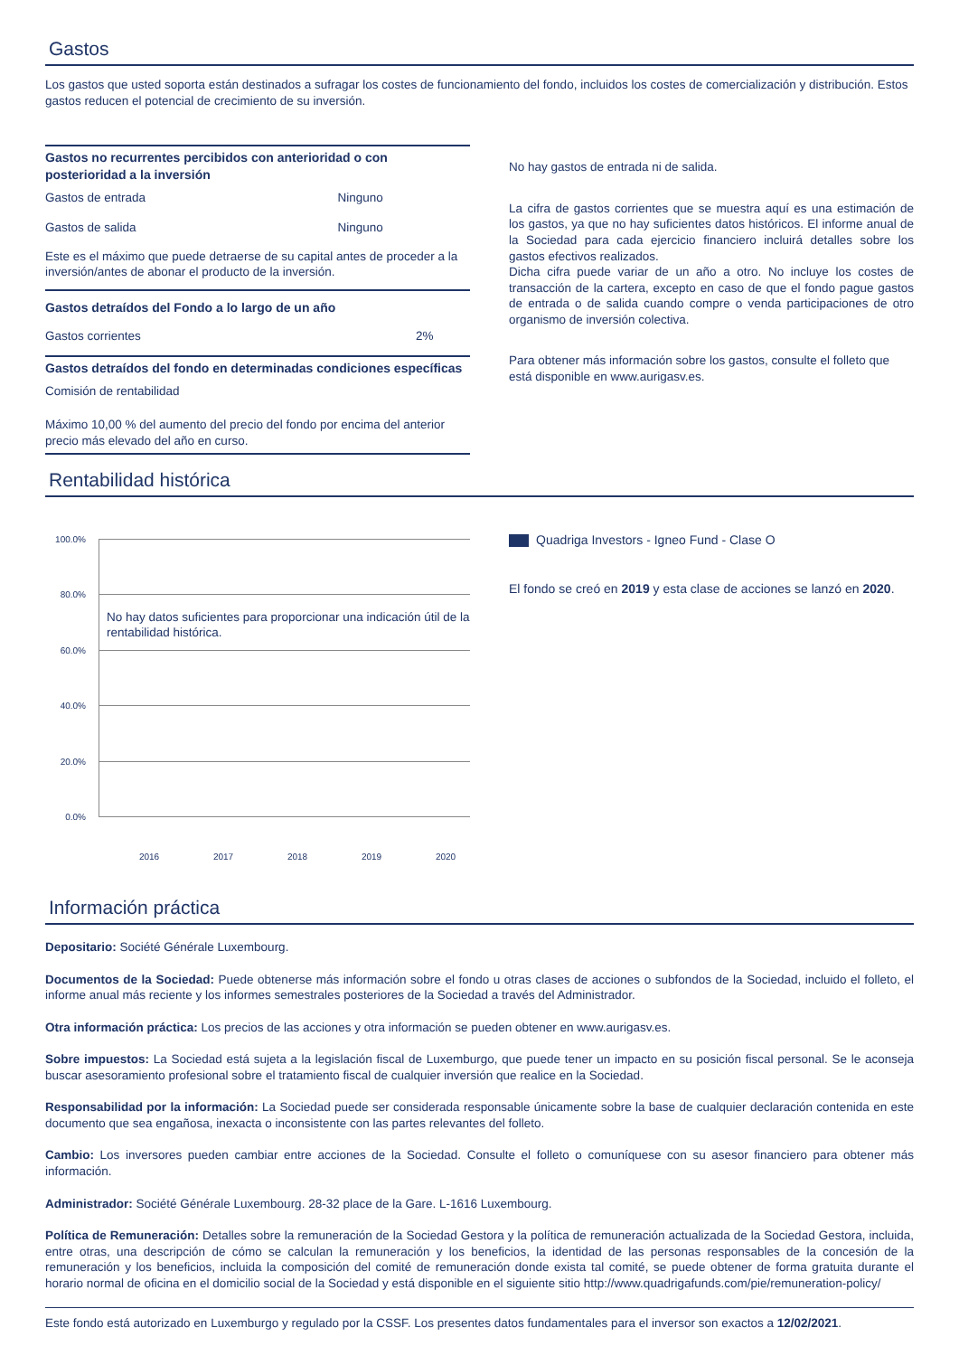Gastos
Los gastos que usted soporta están destinados a sufragar los costes de funcionamiento del fondo, incluidos los costes de comercialización y distribución. Estos gastos reducen el potencial de crecimiento de su inversión.
Gastos no recurrentes percibidos con anterioridad o con posterioridad a la inversión
| Gastos de entrada | Ninguno |
| Gastos de salida | Ninguno |
Este es el máximo que puede detraerse de su capital antes de proceder a la inversión/antes de abonar el producto de la inversión.
Gastos detraídos del Fondo a lo largo de un año
| Gastos corrientes | 2% |
Gastos detraídos del fondo en determinadas condiciones específicas
Comisión de rentabilidad
Máximo 10,00 % del aumento del precio del fondo por encima del anterior precio más elevado del año en curso.
No hay gastos de entrada ni de salida.
La cifra de gastos corrientes que se muestra aquí es una estimación de los gastos, ya que no hay suficientes datos históricos. El informe anual de la Sociedad para cada ejercicio financiero incluirá detalles sobre los gastos efectivos realizados.
Dicha cifra puede variar de un año a otro. No incluye los costes de transacción de la cartera, excepto en caso de que el fondo pague gastos de entrada o de salida cuando compre o venda participaciones de otro organismo de inversión colectiva.
Para obtener más información sobre los gastos, consulte el folleto que está disponible en www.aurigasv.es.
Rentabilidad histórica
100.0%
80.0%
60.0%
40.0%
20.0%
0.0%
No hay datos suficientes para proporcionar una indicación útil de la rentabilidad histórica.
2016 2017 2018 2019 2020
Quadriga Investors - Igneo Fund - Clase O
El fondo se creó en 2019 y esta clase de acciones se lanzó en 2020.
Información práctica
Depositario: Société Générale Luxembourg.
Documentos de la Sociedad: Puede obtenerse más información sobre el fondo u otras clases de acciones o subfondos de la Sociedad, incluido el folleto, el informe anual más reciente y los informes semestrales posteriores de la Sociedad a través del Administrador.
Otra información práctica: Los precios de las acciones y otra información se pueden obtener en www.aurigasv.es.
Sobre impuestos: La Sociedad está sujeta a la legislación fiscal de Luxemburgo, que puede tener un impacto en su posición fiscal personal. Se le aconseja buscar asesoramiento profesional sobre el tratamiento fiscal de cualquier inversión que realice en la Sociedad.
Responsabilidad por la información: La Sociedad puede ser considerada responsable únicamente sobre la base de cualquier declaración contenida en este documento que sea engañosa, inexacta o inconsistente con las partes relevantes del folleto.
Cambio: Los inversores pueden cambiar entre acciones de la Sociedad. Consulte el folleto o comuníquese con su asesor financiero para obtener más información.
Administrador: Société Générale Luxembourg. 28-32 place de la Gare. L-1616 Luxembourg.
Política de Remuneración: Detalles sobre la remuneración de la Sociedad Gestora y la política de remuneración actualizada de la Sociedad Gestora, incluida, entre otras, una descripción de cómo se calculan la remuneración y los beneficios, la identidad de las personas responsables de la concesión de la remuneración y los beneficios, incluida la composición del comité de remuneración donde exista tal comité, se puede obtener de forma gratuita durante el horario normal de oficina en el domicilio social de la Sociedad y está disponible en el siguiente sitio http://www.quadrigafunds.com/pie/remuneration-policy/
Este fondo está autorizado en Luxemburgo y regulado por la CSSF. Los presentes datos fundamentales para el inversor son exactos a 12/02/2021.